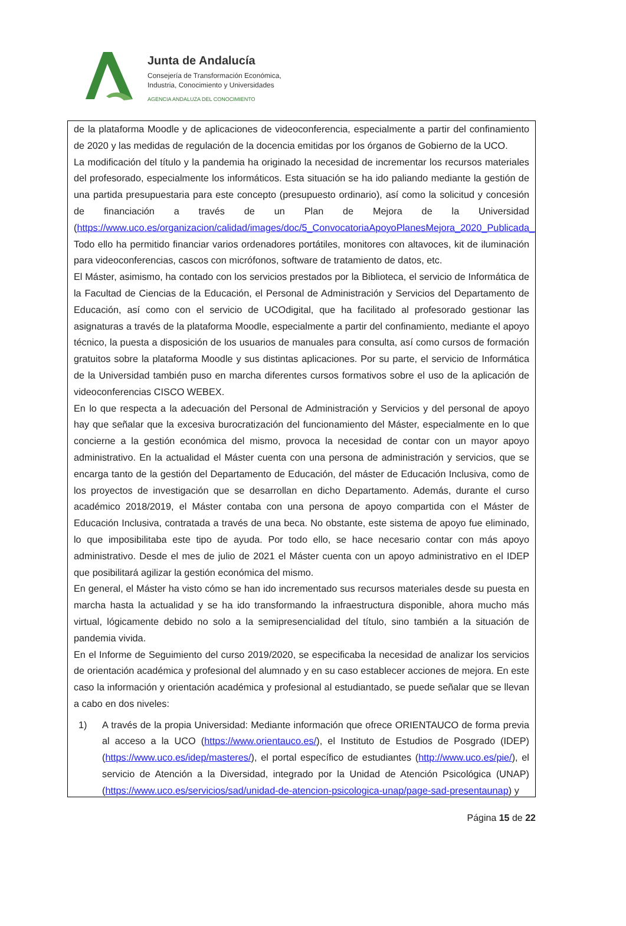Junta de Andalucía
Consejería de Transformación Económica,
Industria, Conocimiento y Universidades
AGENCIA ANDALUZA DEL CONOCIMIENTO
de la plataforma Moodle y de aplicaciones de videoconferencia, especialmente a partir del confinamiento de 2020 y las medidas de regulación de la docencia emitidas por los órganos de Gobierno de la UCO.
La modificación del título y la pandemia ha originado la necesidad de incrementar los recursos materiales del profesorado, especialmente los informáticos. Esta situación se ha ido paliando mediante la gestión de una partida presupuestaria para este concepto (presupuesto ordinario), así como la solicitud y concesión de financiación a través de un Plan de Mejora de la Universidad (https://www.uco.es/organizacion/calidad/images/doc/5_ConvocatoriaApoyoPlanesMejora_2020_Publicada_BOUCO.pdf). Todo ello ha permitido financiar varios ordenadores portátiles, monitores con altavoces, kit de iluminación para videoconferencias, cascos con micrófonos, software de tratamiento de datos, etc.
El Máster, asimismo, ha contado con los servicios prestados por la Biblioteca, el servicio de Informática de la Facultad de Ciencias de la Educación, el Personal de Administración y Servicios del Departamento de Educación, así como con el servicio de UCOdigital, que ha facilitado al profesorado gestionar las asignaturas a través de la plataforma Moodle, especialmente a partir del confinamiento, mediante el apoyo técnico, la puesta a disposición de los usuarios de manuales para consulta, así como cursos de formación gratuitos sobre la plataforma Moodle y sus distintas aplicaciones. Por su parte, el servicio de Informática de la Universidad también puso en marcha diferentes cursos formativos sobre el uso de la aplicación de videoconferencias CISCO WEBEX.
En lo que respecta a la adecuación del Personal de Administración y Servicios y del personal de apoyo hay que señalar que la excesiva burocratización del funcionamiento del Máster, especialmente en lo que concierne a la gestión económica del mismo, provoca la necesidad de contar con un mayor apoyo administrativo. En la actualidad el Máster cuenta con una persona de administración y servicios, que se encarga tanto de la gestión del Departamento de Educación, del máster de Educación Inclusiva, como de los proyectos de investigación que se desarrollan en dicho Departamento. Además, durante el curso académico 2018/2019, el Máster contaba con una persona de apoyo compartida con el Máster de Educación Inclusiva, contratada a través de una beca. No obstante, este sistema de apoyo fue eliminado, lo que imposibilitaba este tipo de ayuda. Por todo ello, se hace necesario contar con más apoyo administrativo. Desde el mes de julio de 2021 el Máster cuenta con un apoyo administrativo en el IDEP que posibilitará agilizar la gestión económica del mismo.
En general, el Máster ha visto cómo se han ido incrementado sus recursos materiales desde su puesta en marcha hasta la actualidad y se ha ido transformando la infraestructura disponible, ahora mucho más virtual, lógicamente debido no solo a la semipresencialidad del título, sino también a la situación de pandemia vivida.
En el Informe de Seguimiento del curso 2019/2020, se especificaba la necesidad de analizar los servicios de orientación académica y profesional del alumnado y en su caso establecer acciones de mejora. En este caso la información y orientación académica y profesional al estudiantado, se puede señalar que se llevan a cabo en dos niveles:
1) A través de la propia Universidad: Mediante información que ofrece ORIENTAUCO de forma previa al acceso a la UCO (https://www.orientauco.es/), el Instituto de Estudios de Posgrado (IDEP) (https://www.uco.es/idep/masteres/), el portal específico de estudiantes (http://www.uco.es/pie/), el servicio de Atención a la Diversidad, integrado por la Unidad de Atención Psicológica (UNAP) (https://www.uco.es/servicios/sad/unidad-de-atencion-psicologica-unap/page-sad-presentaunap) y
Página 15 de 22